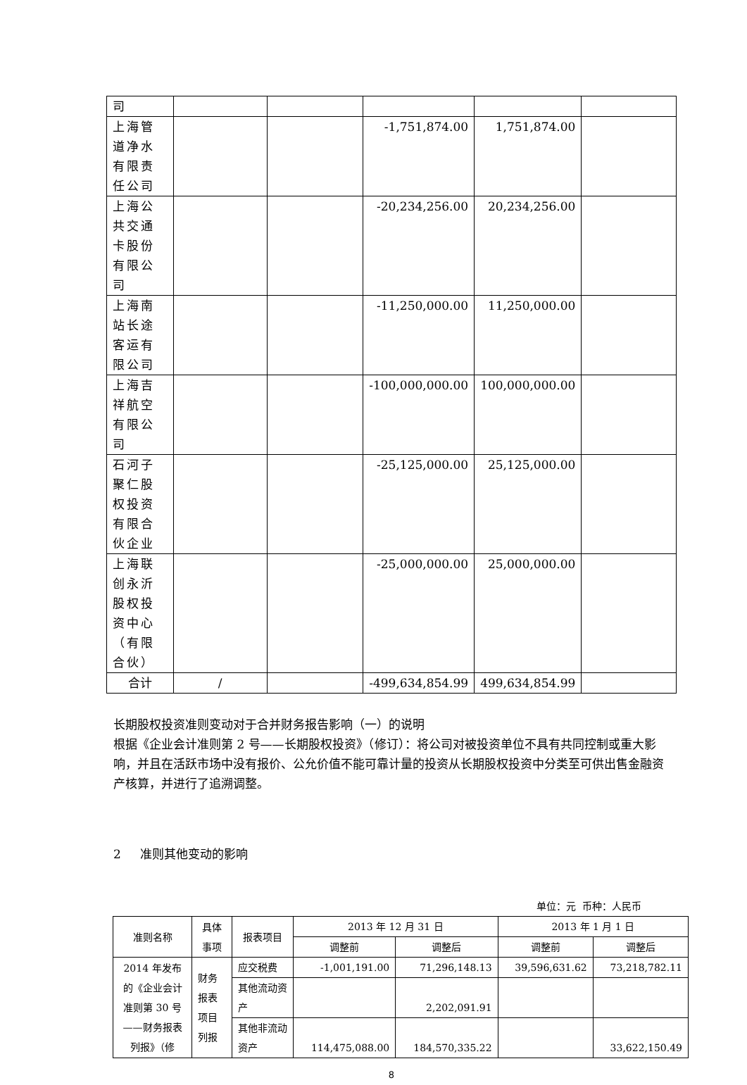| 司 | | | | | |
| 上海管道净水有限责任公司 | | | -1,751,874.00 | 1,751,874.00 | |
| 上海公共交通卡股份有限公司 | | | -20,234,256.00 | 20,234,256.00 | |
| 上海南站长途客运有限公司 | | | -11,250,000.00 | 11,250,000.00 | |
| 上海吉祥航空有限公司 | | | -100,000,000.00 | 100,000,000.00 | |
| 石河子聚仁股权投资有限合伙企业 | | | -25,125,000.00 | 25,125,000.00 | |
| 上海联创永沂股权投资中心（有限合伙） | | | -25,000,000.00 | 25,000,000.00 | |
| 合计 | / | | -499,634,854.99 | 499,634,854.99 | |
长期股权投资准则变动对于合并财务报告影响（一）的说明
根据《企业会计准则第 2 号——长期股权投资》（修订）：将公司对被投资单位不具有共同控制或重大影响，并且在活跃市场中没有报价、公允价值不能可靠计量的投资从长期股权投资中分类至可供出售金融资产核算，并进行了追溯调整。
2 准则其他变动的影响
单位：元 币种：人民币
| 准则名称 | 具体事项 | 报表项目 | 2013 年 12 月 31 日 | | 2013 年 1 月 1 日 | |
| --- | --- | --- | --- | --- | --- | --- |
| | | | 调整前 | 调整后 | 调整前 | 调整后 |
| 2014 年发布的《企业会计准则第 30 号——财务报表列报》（修 | 财务报表项目列报 | 应交税费 | -1,001,191.00 | 71,296,148.13 | 39,596,631.62 | 73,218,782.11 |
| | | 其他流动资产 | | 2,202,091.91 | | |
| | | 其他非流动资产 | 114,475,088.00 | 184,570,335.22 | | 33,622,150.49 |
8